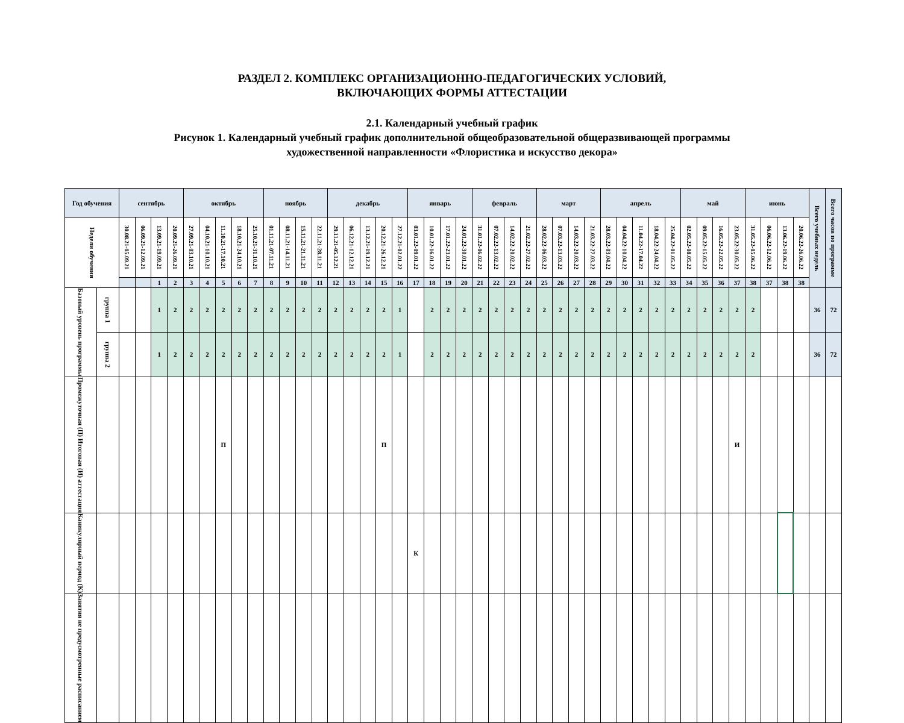РАЗДЕЛ 2. КОМПЛЕКС ОРГАНИЗАЦИОННО-ПЕДАГОГИЧЕСКИХ УСЛОВИЙ,
ВКЛЮЧАЮЩИХ ФОРМЫ АТТЕСТАЦИИ
2.1. Календарный учебный график
Рисунок 1. Календарный учебный график дополнительной общеобразовательной общеразвивающей программы
художественной направленности «Флористика и искусство декора»
| Год обучения | | сентябрь | | | | октябрь | | | | | ноябрь | | | | декабрь | | | | | январь | | | | февраль | | | | март | | | | апрель | | | | | май | | | | июнь | | | | Всего учебных недель | Всего часов по программе |
| --- | --- | --- | --- | --- | --- | --- | --- | --- | --- | --- | --- | --- | --- | --- | --- | --- | --- | --- | --- | --- | --- | --- | --- | --- | --- | --- | --- | --- | --- | --- | --- | --- | --- | --- | --- | --- | --- | --- | --- | --- | --- | --- | --- | --- | --- | --- |
| Недели обучения | | 30.08.21-05.09.21 | 06.09.21-12.09.21 | 13.09.21-19.09.21 | 20.09.21-26.09.21 | 27.09.21-03.10.21 | 04.10.21-10.10.21 | 11.10.21-17.10.21 | 18.10.21-24.10.21 | 25.10.21-31.10.21 | 01.11.21-07.11.21 | 08.11.21-14.11.21 | 15.11.21-21.11.21 | 22.11.21-28.11.21 | 29.11.21-05.12.21 | 06.12.21-12.12.21 | 13.12.21-19.12.21 | 20.12.21-26.12.21 | 27.12.21-02.01.22 | 03.01.22-09.01.22 | 10.01.22-16.01.22 | 17.01.22-23.01.22 | 24.01.22-30.01.22 | 31.01.22-06.02.22 | 07.02.22-13.02.22 | 14.02.22-20.02.22 | 21.02.22-27.02.22 | 28.02.22-06.03.22 | 07.03.22-13.03.22 | 14.03.22-20.03.22 | 21.03.22-27.03.22 | 28.03.22-03.04.22 | 04.04.22-10.04.22 | 11.04.22-17.04.22 | 18.04.22-24.04.22 | 25.04.22-01.05.22 | 02.05.22-08.05.22 | 09.05.22-15.05.22 | 16.05.22-22.05.22 | 23.05.22-30.05.22 | 31.05.22-05.06.22 | 06.06.22-12.06.22 | 13.06.22-19.06.22 | 20.06.22-26.06.22 | | |
| | | | | 1 | 2 | 3 | 4 | 5 | 6 | 7 | 8 | 9 | 10 | 11 | 12 | 13 | 14 | 15 | 16 | 17 | 18 | 19 | 20 | 21 | 22 | 23 | 24 | 25 | 26 | 27 | 28 | 29 | 30 | 31 | 32 | 33 | 34 | 35 | 36 | 37 | 38 | 37 | 38 | 38 | | |
| Базовый уровень программы | группа 1 | | | 1 | 2 | 2 | 2 | 2 | 2 | 2 | 2 | 2 | 2 | 2 | 2 | 2 | 2 | 2 | 1 | | 2 | 2 | 2 | 2 | 2 | 2 | 2 | 2 | 2 | 2 | 2 | 2 | 2 | 2 | 2 | 2 | 2 | 2 | 2 | 2 | 2 | | | | 36 | 72 |
| | группа 2 | | | 1 | 2 | 2 | 2 | 2 | 2 | 2 | 2 | 2 | 2 | 2 | 2 | 2 | 2 | 2 | 1 | | 2 | 2 | 2 | 2 | 2 | 2 | 2 | 2 | 2 | 2 | 2 | 2 | 2 | 2 | 2 | 2 | 2 | 2 | 2 | 2 | 2 | | | | 36 | 72 |
| Промежуточная (П) Итоговая (И) аттестация | | | | | | | | П | | | | | | | | | | П | | | | | | | | | | | | | | | | | | | | | | И | | | | | | |
| Каникулярный период (К) | | | | | | | | | | | | | | | | | | | | К | | | | | | | | | | | | | | | | | | | | | | | | | | |
| Занятия не предусмотренные расписанием | | | | | | | | | | | | | | | | | | | | | | | | | | | | | | | | | | | | | | | | | | | | | | |